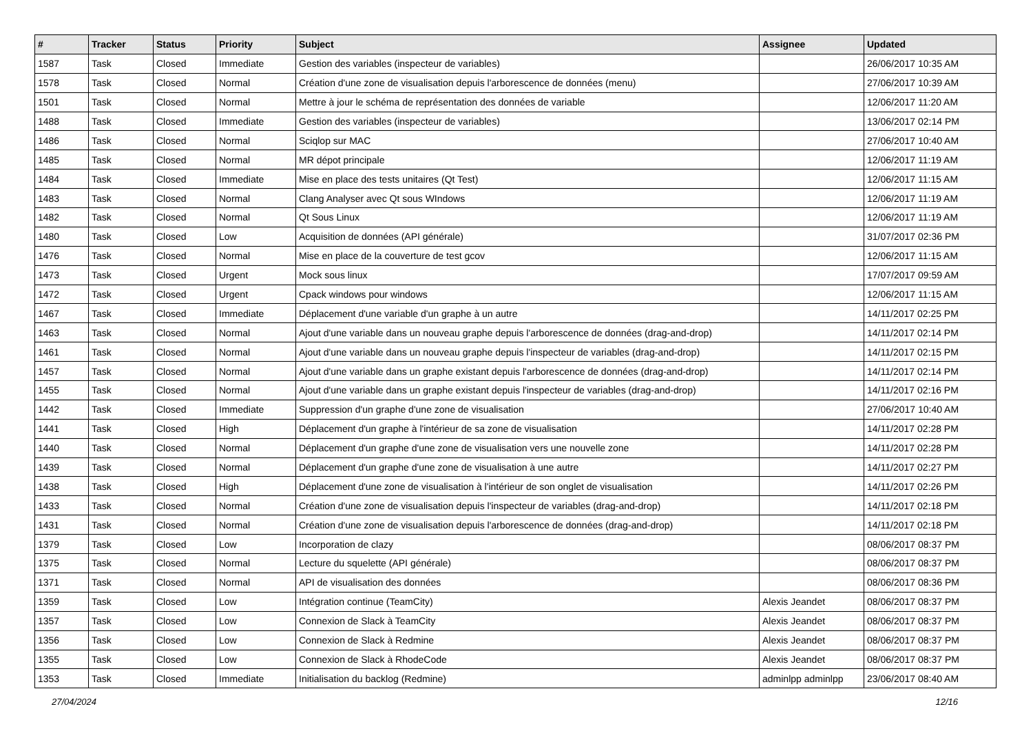| # | Tracker | Status | Priority | Subject | Assignee | Updated |
| --- | --- | --- | --- | --- | --- | --- |
| 1587 | Task | Closed | Immediate | Gestion des variables (inspecteur de variables) | | 26/06/2017 10:35 AM |
| 1578 | Task | Closed | Normal | Création d'une zone de visualisation depuis l'arborescence de données (menu) | | 27/06/2017 10:39 AM |
| 1501 | Task | Closed | Normal | Mettre à jour le schéma de représentation des données de variable | | 12/06/2017 11:20 AM |
| 1488 | Task | Closed | Immediate | Gestion des variables (inspecteur de variables) | | 13/06/2017 02:14 PM |
| 1486 | Task | Closed | Normal | Sciqlop sur MAC | | 27/06/2017 10:40 AM |
| 1485 | Task | Closed | Normal | MR dépot principale | | 12/06/2017 11:19 AM |
| 1484 | Task | Closed | Immediate | Mise en place des tests unitaires (Qt Test) | | 12/06/2017 11:15 AM |
| 1483 | Task | Closed | Normal | Clang Analyser avec Qt sous WIndows | | 12/06/2017 11:19 AM |
| 1482 | Task | Closed | Normal | Qt Sous Linux | | 12/06/2017 11:19 AM |
| 1480 | Task | Closed | Low | Acquisition de données (API générale) | | 31/07/2017 02:36 PM |
| 1476 | Task | Closed | Normal | Mise en place de la couverture de test gcov | | 12/06/2017 11:15 AM |
| 1473 | Task | Closed | Urgent | Mock sous linux | | 17/07/2017 09:59 AM |
| 1472 | Task | Closed | Urgent | Cpack windows pour windows | | 12/06/2017 11:15 AM |
| 1467 | Task | Closed | Immediate | Déplacement d'une variable d'un graphe à un autre | | 14/11/2017 02:25 PM |
| 1463 | Task | Closed | Normal | Ajout d'une variable dans un nouveau graphe depuis l'arborescence de données (drag-and-drop) | | 14/11/2017 02:14 PM |
| 1461 | Task | Closed | Normal | Ajout d'une variable dans un nouveau graphe depuis l'inspecteur de variables (drag-and-drop) | | 14/11/2017 02:15 PM |
| 1457 | Task | Closed | Normal | Ajout d'une variable dans un graphe existant depuis l'arborescence de données (drag-and-drop) | | 14/11/2017 02:14 PM |
| 1455 | Task | Closed | Normal | Ajout d'une variable dans un graphe existant depuis l'inspecteur de variables (drag-and-drop) | | 14/11/2017 02:16 PM |
| 1442 | Task | Closed | Immediate | Suppression d'un graphe d'une zone de visualisation | | 27/06/2017 10:40 AM |
| 1441 | Task | Closed | High | Déplacement d'un graphe à l'intérieur de sa zone de visualisation | | 14/11/2017 02:28 PM |
| 1440 | Task | Closed | Normal | Déplacement d'un graphe d'une zone de visualisation vers une nouvelle zone | | 14/11/2017 02:28 PM |
| 1439 | Task | Closed | Normal | Déplacement d'un graphe d'une zone de visualisation à une autre | | 14/11/2017 02:27 PM |
| 1438 | Task | Closed | High | Déplacement d'une zone de visualisation à l'intérieur de son onglet de visualisation | | 14/11/2017 02:26 PM |
| 1433 | Task | Closed | Normal | Création d'une zone de visualisation depuis l'inspecteur de variables (drag-and-drop) | | 14/11/2017 02:18 PM |
| 1431 | Task | Closed | Normal | Création d'une zone de visualisation depuis l'arborescence de données (drag-and-drop) | | 14/11/2017 02:18 PM |
| 1379 | Task | Closed | Low | Incorporation de clazy | | 08/06/2017 08:37 PM |
| 1375 | Task | Closed | Normal | Lecture du squelette (API générale) | | 08/06/2017 08:37 PM |
| 1371 | Task | Closed | Normal | API de visualisation des données | | 08/06/2017 08:36 PM |
| 1359 | Task | Closed | Low | Intégration continue (TeamCity) | Alexis Jeandet | 08/06/2017 08:37 PM |
| 1357 | Task | Closed | Low | Connexion de Slack à TeamCity | Alexis Jeandet | 08/06/2017 08:37 PM |
| 1356 | Task | Closed | Low | Connexion de Slack à Redmine | Alexis Jeandet | 08/06/2017 08:37 PM |
| 1355 | Task | Closed | Low | Connexion de Slack à RhodeCode | Alexis Jeandet | 08/06/2017 08:37 PM |
| 1353 | Task | Closed | Immediate | Initialisation du backlog (Redmine) | adminlpp adminlpp | 23/06/2017 08:40 AM |
27/04/2024 12/16